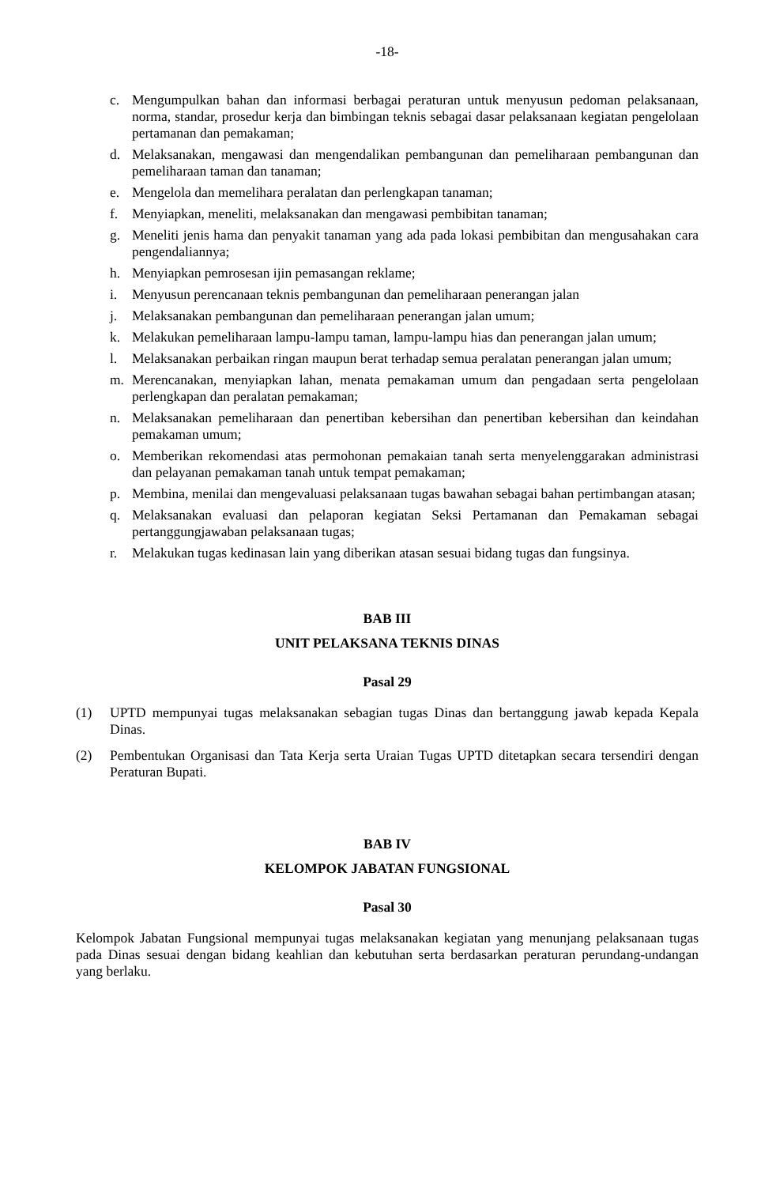-18-
c. Mengumpulkan bahan dan informasi berbagai peraturan untuk menyusun pedoman pelaksanaan, norma, standar, prosedur kerja dan bimbingan teknis sebagai dasar pelaksanaan kegiatan pengelolaan pertamanan dan pemakaman;
d. Melaksanakan, mengawasi dan mengendalikan pembangunan dan pemeliharaan pembangunan dan pemeliharaan taman dan tanaman;
e. Mengelola dan memelihara peralatan dan perlengkapan tanaman;
f. Menyiapkan, meneliti, melaksanakan dan mengawasi pembibitan tanaman;
g. Meneliti jenis hama dan penyakit tanaman yang ada pada lokasi pembibitan dan mengusahakan cara pengendaliannya;
h. Menyiapkan pemrosesan ijin pemasangan reklame;
i. Menyusun perencanaan teknis pembangunan dan pemeliharaan penerangan jalan
j. Melaksanakan pembangunan dan pemeliharaan penerangan jalan umum;
k. Melakukan pemeliharaan lampu-lampu taman, lampu-lampu hias dan penerangan jalan umum;
l. Melaksanakan perbaikan ringan maupun berat terhadap semua peralatan penerangan jalan umum;
m. Merencanakan, menyiapkan lahan, menata pemakaman umum dan pengadaan serta pengelolaan perlengkapan dan peralatan pemakaman;
n. Melaksanakan pemeliharaan dan penertiban kebersihan dan penertiban kebersihan dan keindahan pemakaman umum;
o. Memberikan rekomendasi atas permohonan pemakaian tanah serta menyelenggarakan administrasi dan pelayanan pemakaman tanah untuk tempat pemakaman;
p. Membina, menilai dan mengevaluasi pelaksanaan tugas bawahan sebagai bahan pertimbangan atasan;
q. Melaksanakan evaluasi dan pelaporan kegiatan Seksi Pertamanan dan Pemakaman sebagai pertanggungjawaban pelaksanaan tugas;
r. Melakukan tugas kedinasan lain yang diberikan atasan sesuai bidang tugas dan fungsinya.
BAB III
UNIT PELAKSANA TEKNIS DINAS
Pasal 29
(1) UPTD mempunyai tugas melaksanakan sebagian tugas Dinas dan bertanggung jawab kepada Kepala Dinas.
(2) Pembentukan Organisasi dan Tata Kerja serta Uraian Tugas UPTD ditetapkan secara tersendiri dengan Peraturan Bupati.
BAB IV
KELOMPOK JABATAN FUNGSIONAL
Pasal 30
Kelompok Jabatan Fungsional mempunyai tugas melaksanakan kegiatan yang menunjang pelaksanaan tugas pada Dinas sesuai dengan bidang keahlian dan kebutuhan serta berdasarkan peraturan perundang-undangan yang berlaku.